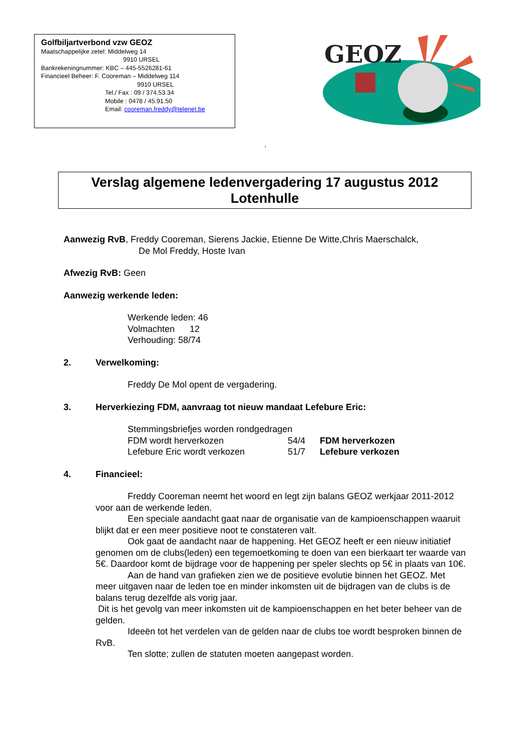Golfbiljartverbond vzw GEOZ
Maatschappelijke zetel: Middelweg 14
9910 URSEL
Bankrekeningnummer: KBC – 445-5526281-61
Financieel Beheer: F. Cooreman – Middelweg 114
9910 URSEL
Tel./ Fax : 09 / 374.53.34
Mobile : 0478 / 45.91.50
Email: cooreman.freddy@telenet.be
GEOZ
.
Verslag algemene ledenvergadering 17 augustus 2012
Lotenhulle
Aanwezig RvB, Freddy Cooreman, Sierens Jackie, Etienne De Witte,Chris Maerschalck,
De Mol Freddy, Hoste Ivan
Afwezig RvB: Geen
Aanwezig werkende leden:
Werkende leden: 46
Volmachten 12
Verhouding: 58/74
2. Verwelkoming:
Freddy De Mol opent de vergadering.
3. Herverkiezing FDM, aanvraag tot nieuw mandaat Lefebure Eric:
Stemmingsbriefjes worden rondgedragen
FDM wordt herverkozen 54/4 FDM herverkozen
Lefebure Eric wordt verkozen 51/7 Lefebure verkozen
4. Financieel:
Freddy Cooreman neemt het woord en legt zijn balans GEOZ werkjaar 2011-2012 voor aan de werkende leden.
Een speciale aandacht gaat naar de organisatie van de kampioenschappen waaruit blijkt dat er een meer positieve noot te constateren valt.
Ook gaat de aandacht naar de happening. Het GEOZ heeft er een nieuw initiatief genomen om de clubs(leden) een tegemoetkoming te doen van een bierkaart ter waarde van 5€. Daardoor komt de bijdrage voor de happening per speler slechts op 5€ in plaats van 10€.
Aan de hand van grafieken zien we de positieve evolutie binnen het GEOZ. Met meer uitgaven naar de leden toe en minder inkomsten uit de bijdragen van de clubs is de balans terug dezelfde als vorig jaar.
Dit is het gevolg van meer inkomsten uit de kampioenschappen en het beter beheer van de gelden.
Ideeën tot het verdelen van de gelden naar de clubs toe wordt besproken binnen de RvB.
Ten slotte; zullen de statuten moeten aangepast worden.